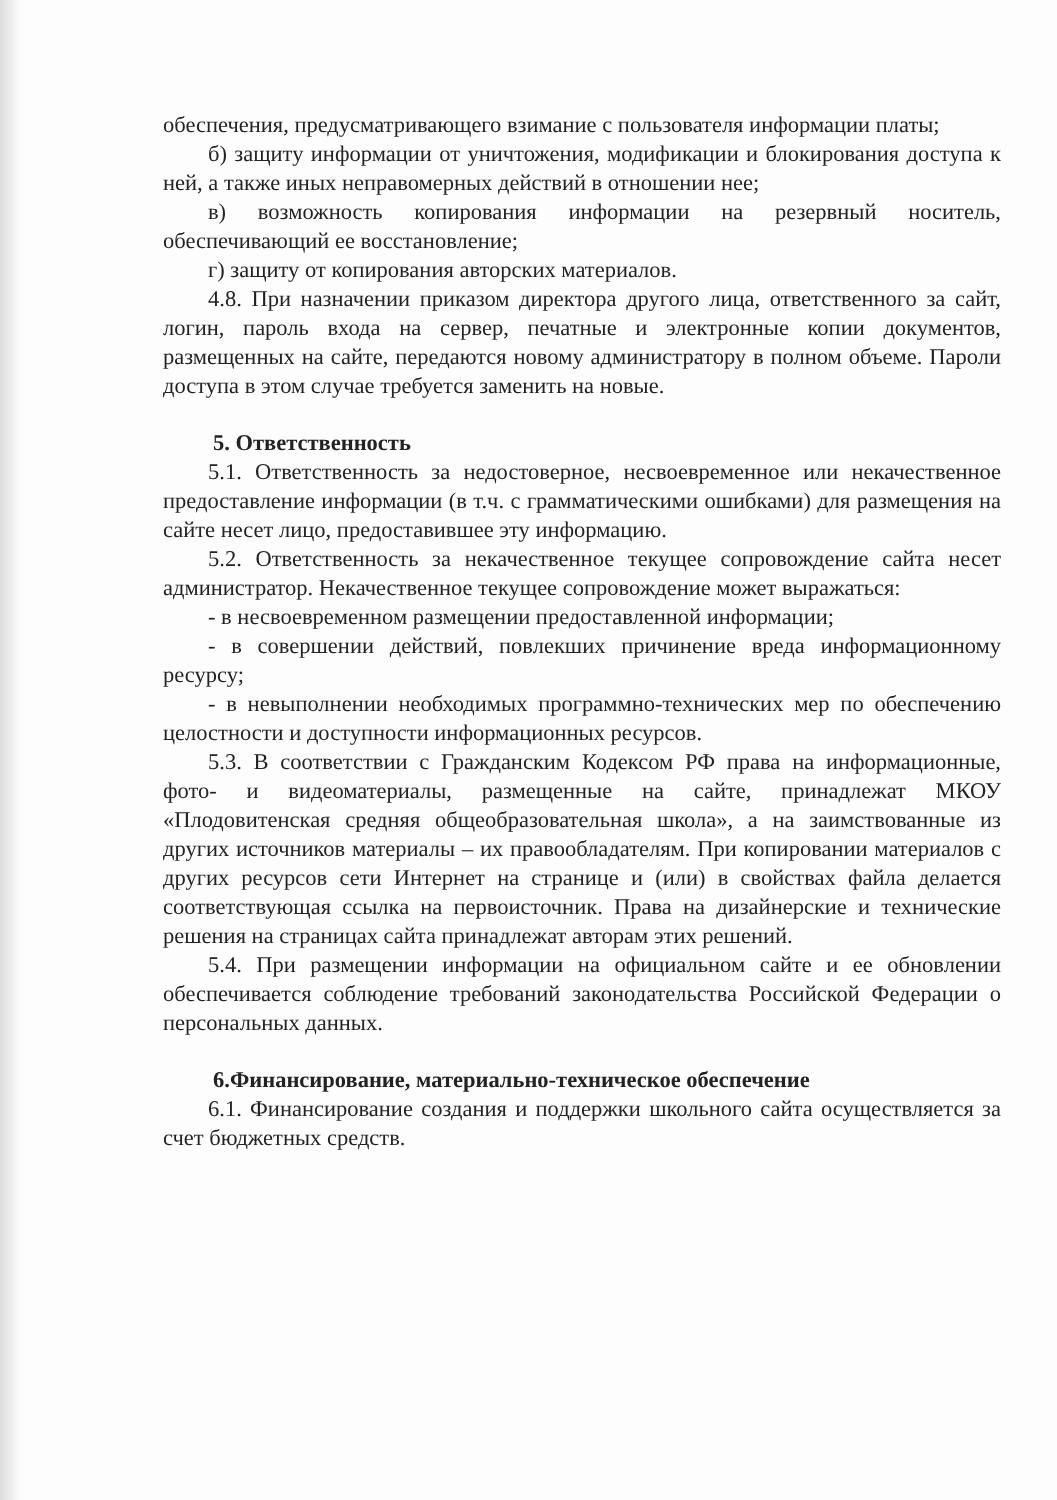обеспечения, предусматривающего взимание с пользователя информации платы;
б) защиту информации от уничтожения, модификации и блокирования доступа к ней, а также иных неправомерных действий в отношении нее;
в) возможность копирования информации на резервный носитель, обеспечивающий ее восстановление;
г) защиту от копирования авторских материалов.
4.8. При назначении приказом директора другого лица, ответственного за сайт, логин, пароль входа на сервер, печатные и электронные копии документов, размещенных на сайте, передаются новому администратору в полном объеме. Пароли доступа в этом случае требуется заменить на новые.
5. Ответственность
5.1. Ответственность за недостоверное, несвоевременное или некачественное предоставление информации (в т.ч. с грамматическими ошибками) для размещения на сайте несет лицо, предоставившее эту информацию.
5.2. Ответственность за некачественное текущее сопровождение сайта несет администратор. Некачественное текущее сопровождение может выражаться:
- в несвоевременном размещении предоставленной информации;
- в совершении действий, повлекших причинение вреда информационному ресурсу;
- в невыполнении необходимых программно-технических мер по обеспечению целостности и доступности информационных ресурсов.
5.3. В соответствии с Гражданским Кодексом РФ права на информационные, фото- и видеоматериалы, размещенные на сайте, принадлежат МКОУ «Плодовитенская средняя общеобразовательная школа», а на заимствованные из других источников материалы – их правообладателям. При копировании материалов с других ресурсов сети Интернет на странице и (или) в свойствах файла делается соответствующая ссылка на первоисточник. Права на дизайнерские и технические решения на страницах сайта принадлежат авторам этих решений.
5.4. При размещении информации на официальном сайте и ее обновлении обеспечивается соблюдение требований законодательства Российской Федерации о персональных данных.
6.Финансирование, материально-техническое обеспечение
6.1. Финансирование создания и поддержки школьного сайта осуществляется за счет бюджетных средств.